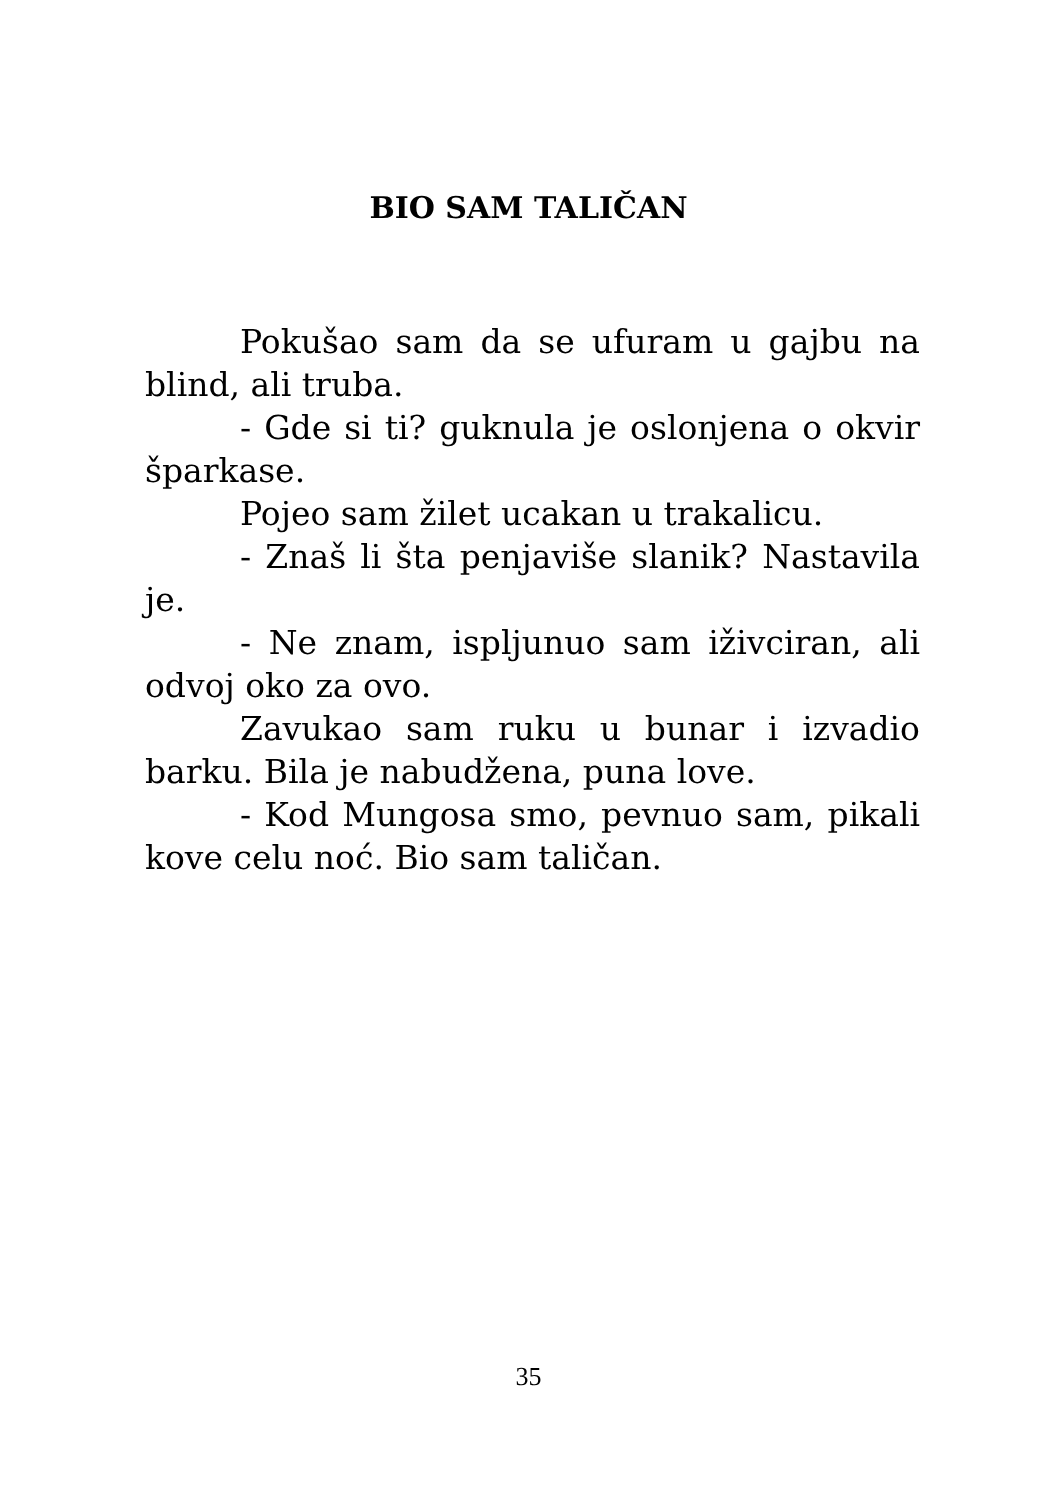BIO SAM TALIČAN
Pokušao sam da se ufuram u gajbu na blind, ali truba.
- Gde si ti? guknula je oslonjena o ok­vir šparkase.
Pojeo sam žilet ucakan u trakalicu.
- Znaš li šta penjaviše slanik? Nasta­vila je.
- Ne znam, ispljunuo sam iživciran, ali odvoj oko za ovo.
Zavukao sam ruku u bunar i izvadio barku. Bila je nabudžena, puna love.
- Kod Mungosa smo, pevnuo sam, pi­kali kove celu noć. Bio sam taličan.
35